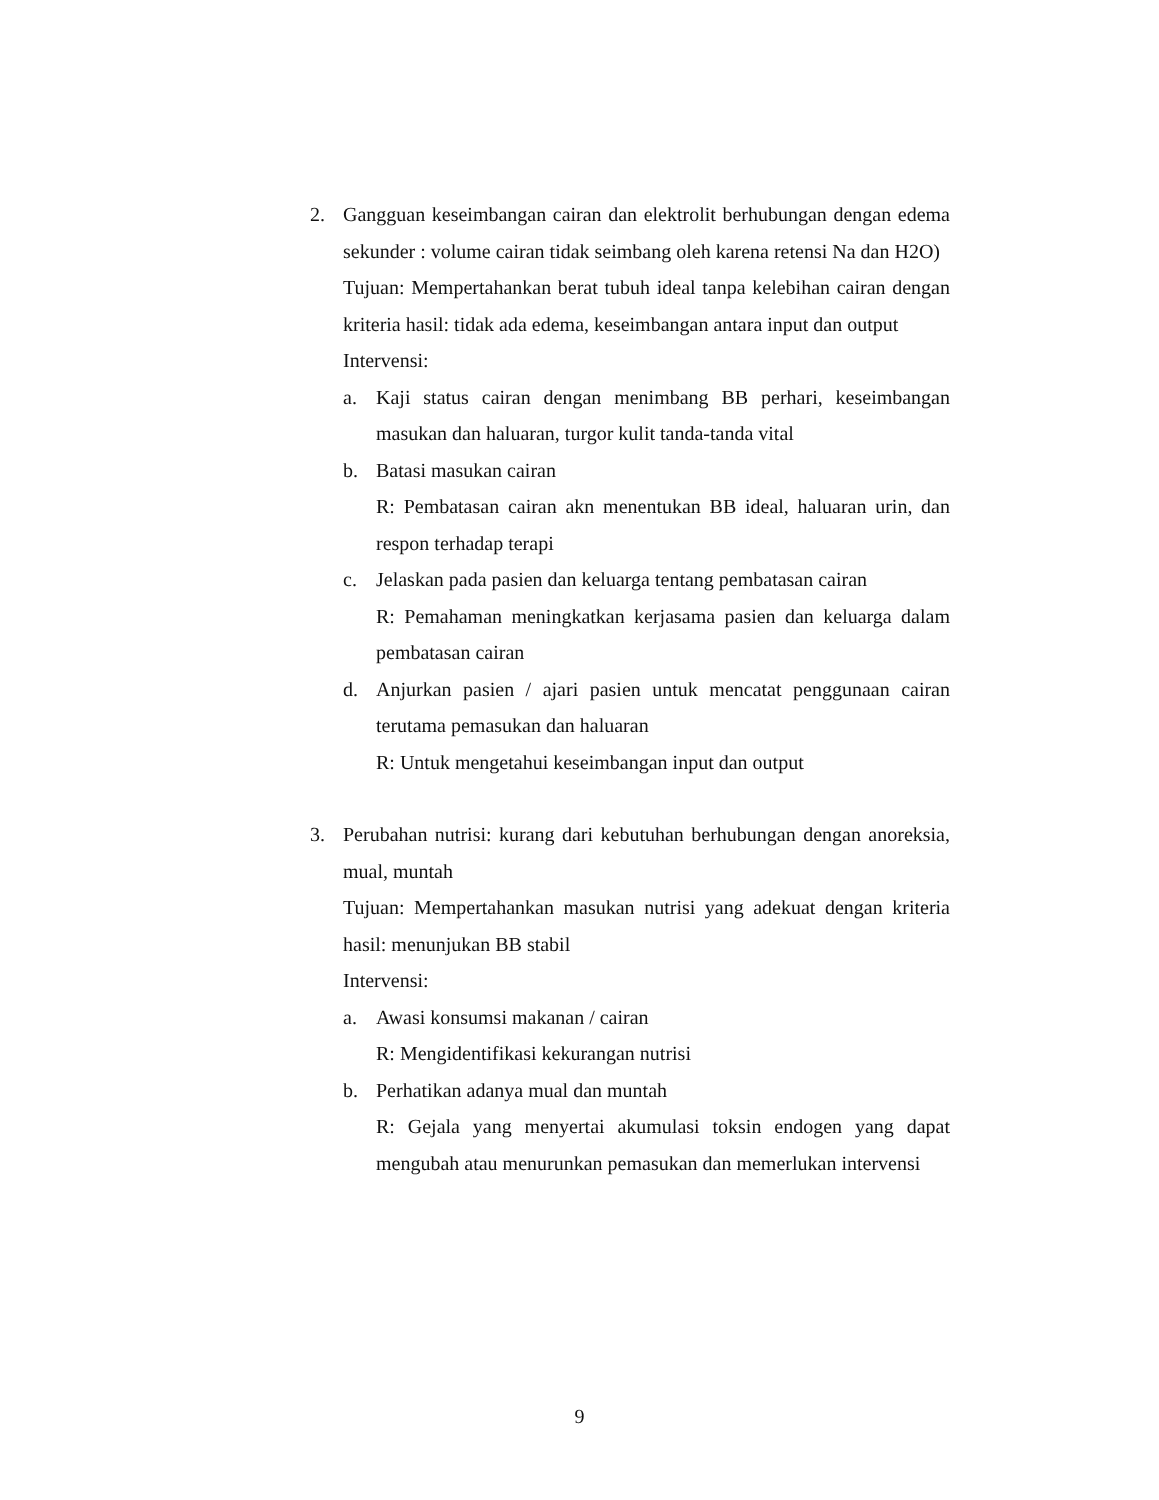2. Gangguan keseimbangan cairan dan elektrolit berhubungan dengan edema sekunder : volume cairan tidak seimbang oleh karena retensi Na dan H2O)
Tujuan: Mempertahankan berat tubuh ideal tanpa kelebihan cairan dengan kriteria hasil: tidak ada edema, keseimbangan antara input dan output
Intervensi:
a. Kaji status cairan dengan menimbang BB perhari, keseimbangan masukan dan haluaran, turgor kulit tanda-tanda vital
b. Batasi masukan cairan
R: Pembatasan cairan akn menentukan BB ideal, haluaran urin, dan respon terhadap terapi
c. Jelaskan pada pasien dan keluarga tentang pembatasan cairan
R: Pemahaman meningkatkan kerjasama pasien dan keluarga dalam pembatasan cairan
d. Anjurkan pasien / ajari pasien untuk mencatat penggunaan cairan terutama pemasukan dan haluaran
R: Untuk mengetahui keseimbangan input dan output
3. Perubahan nutrisi: kurang dari kebutuhan berhubungan dengan anoreksia, mual, muntah
Tujuan: Mempertahankan masukan nutrisi yang adekuat dengan kriteria hasil: menunjukan BB stabil
Intervensi:
a. Awasi konsumsi makanan / cairan
R: Mengidentifikasi kekurangan nutrisi
b. Perhatikan adanya mual dan muntah
R: Gejala yang menyertai akumulasi toksin endogen yang dapat mengubah atau menurunkan pemasukan dan memerlukan intervensi
9